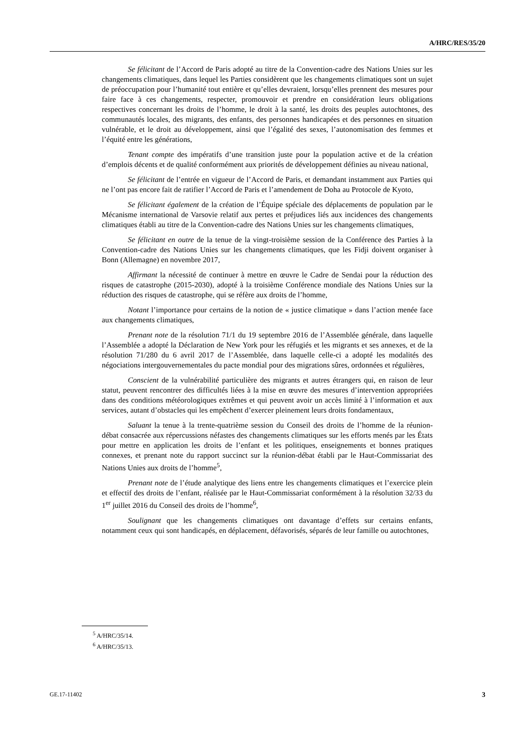A/HRC/RES/35/20
Se félicitant de l’Accord de Paris adopté au titre de la Convention-cadre des Nations Unies sur les changements climatiques, dans lequel les Parties considèrent que les changements climatiques sont un sujet de préoccupation pour l’humanité tout entière et qu’elles devraient, lorsqu’elles prennent des mesures pour faire face à ces changements, respecter, promouvoir et prendre en considération leurs obligations respectives concernant les droits de l’homme, le droit à la santé, les droits des peuples autochtones, des communautés locales, des migrants, des enfants, des personnes handicapées et des personnes en situation vulnérable, et le droit au développement, ainsi que l’égalité des sexes, l’autonomisation des femmes et l’équité entre les générations,
Tenant compte des impératifs d’une transition juste pour la population active et de la création d’emplois décents et de qualité conformément aux priorités de développement définies au niveau national,
Se félicitant de l’entrée en vigueur de l’Accord de Paris, et demandant instamment aux Parties qui ne l’ont pas encore fait de ratifier l’Accord de Paris et l’amendement de Doha au Protocole de Kyoto,
Se félicitant également de la création de l’Équipe spéciale des déplacements de population par le Mécanisme international de Varsovie relatif aux pertes et préjudices liés aux incidences des changements climatiques établi au titre de la Convention-cadre des Nations Unies sur les changements climatiques,
Se félicitant en outre de la tenue de la vingt-troisième session de la Conférence des Parties à la Convention-cadre des Nations Unies sur les changements climatiques, que les Fidji doivent organiser à Bonn (Allemagne) en novembre 2017,
Affirmant la nécessité de continuer à mettre en œuvre le Cadre de Sendai pour la réduction des risques de catastrophe (2015-2030), adopté à la troisième Conférence mondiale des Nations Unies sur la réduction des risques de catastrophe, qui se réfère aux droits de l’homme,
Notant l’importance pour certains de la notion de « justice climatique » dans l’action menée face aux changements climatiques,
Prenant note de la résolution 71/1 du 19 septembre 2016 de l’Assemblée générale, dans laquelle l’Assemblée a adopté la Déclaration de New York pour les réfugiés et les migrants et ses annexes, et de la résolution 71/280 du 6 avril 2017 de l’Assemblée, dans laquelle celle-ci a adopté les modalités des négociations intergouvernementales du pacte mondial pour des migrations sûres, ordonnées et régulières,
Conscient de la vulnérabilité particulière des migrants et autres étrangers qui, en raison de leur statut, peuvent rencontrer des difficultés liées à la mise en œuvre des mesures d’intervention appropriées dans des conditions météorologiques extrêmes et qui peuvent avoir un accès limité à l’information et aux services, autant d’obstacles qui les empêchent d’exercer pleinement leurs droits fondamentaux,
Saluant la tenue à la trente-quatrième session du Conseil des droits de l’homme de la réunion-débat consacrée aux répercussions néfastes des changements climatiques sur les efforts menés par les États pour mettre en application les droits de l’enfant et les politiques, enseignements et bonnes pratiques connexes, et prenant note du rapport succinct sur la réunion-débat établi par le Haut-Commissariat des Nations Unies aux droits de l’homme<sup>5</sup>,
Prenant note de l’étude analytique des liens entre les changements climatiques et l’exercice plein et effectif des droits de l’enfant, réalisée par le Haut-Commissariat conformément à la résolution 32/33 du 1<sup>er</sup> juillet 2016 du Conseil des droits de l’homme<sup>6</sup>,
Soulignant que les changements climatiques ont davantage d’effets sur certains enfants, notamment ceux qui sont handicapés, en déplacement, défavorisés, séparés de leur famille ou autochtones,
<sup>5</sup> A/HRC/35/14.
<sup>6</sup> A/HRC/35/13.
GE.17-11402 3